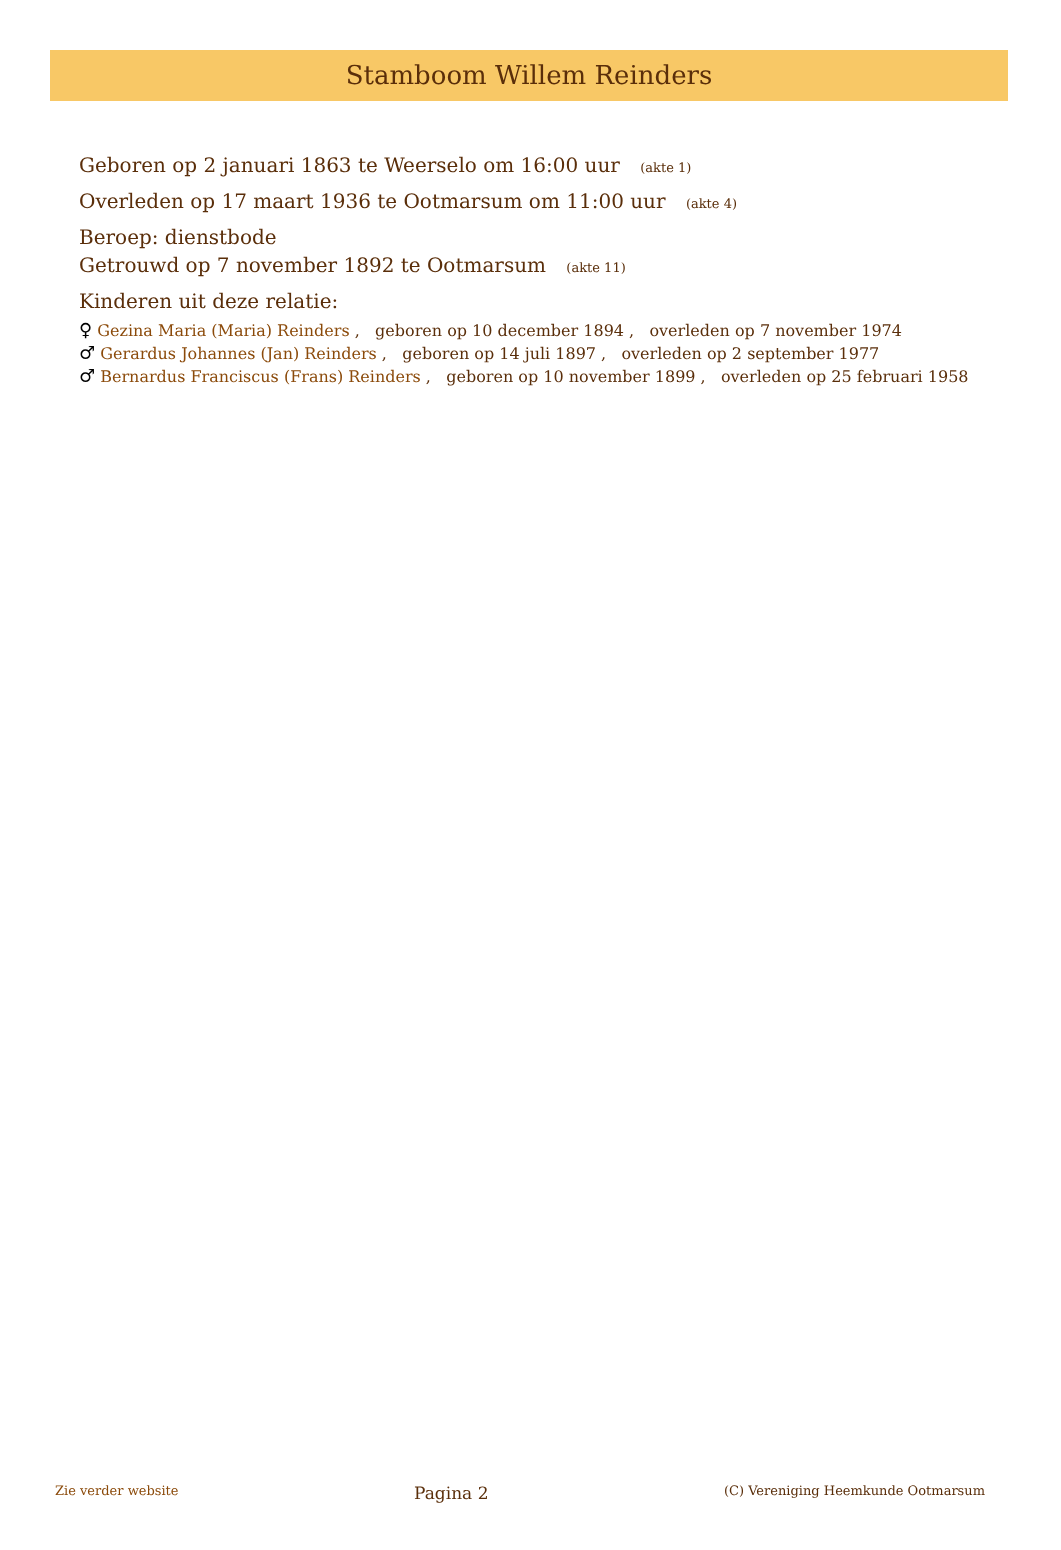Stamboom Willem Reinders
Geboren op 2 januari 1863 te Weerselo om 16:00 uur (akte 1)
Overleden op 17 maart 1936 te Ootmarsum om 11:00 uur (akte 4)
Beroep: dienstbode
Getrouwd op 7 november 1892 te Ootmarsum (akte 11)
Kinderen uit deze relatie:
♀ Gezina Maria (Maria) Reinders , geboren op 10 december 1894 , overleden op 7 november 1974
♂ Gerardus Johannes (Jan) Reinders , geboren op 14 juli 1897 , overleden op 2 september 1977
♂ Bernardus Franciscus (Frans) Reinders , geboren op 10 november 1899 , overleden op 25 februari 1958
Zie verder website Pagina 2 (C) Vereniging Heemkunde Ootmarsum